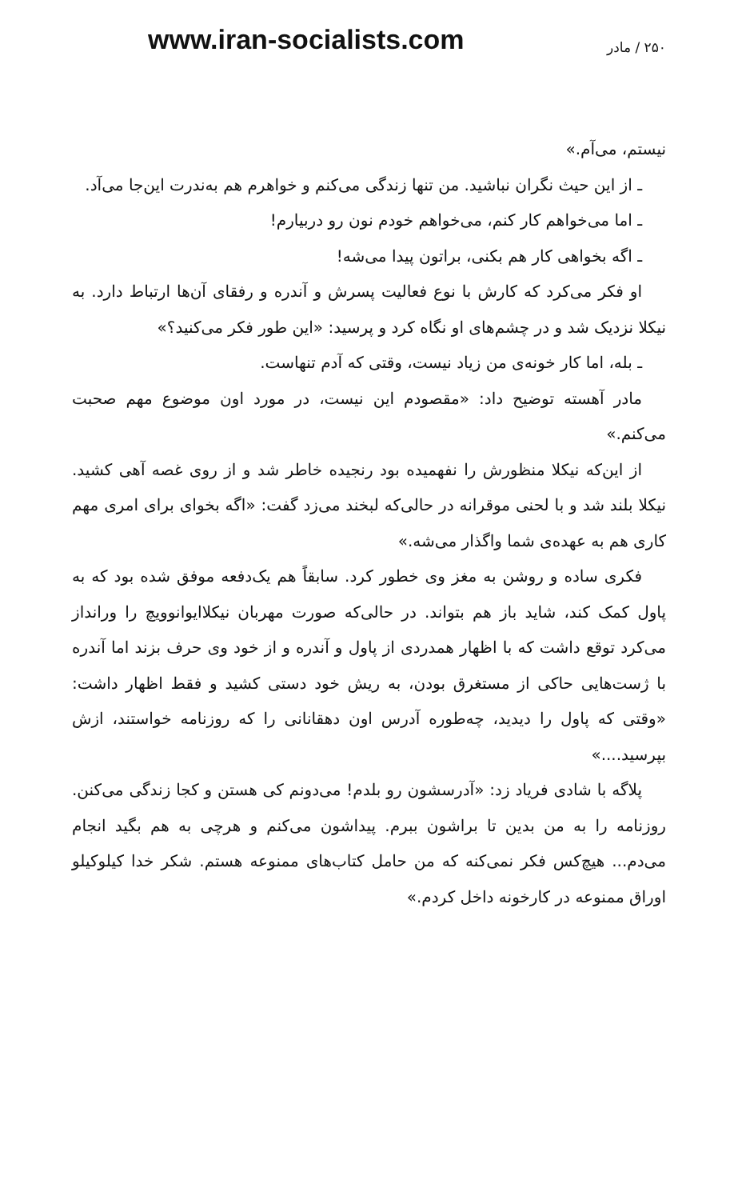www.iran-socialists.com
۲۵۰ / مادر
نیستم، می‌آم.»
ـ از این حیث نگران نباشید. من تنها زندگی می‌کنم و خواهرم هم به‌ندرت این‌جا می‌آد.
ـ اما می‌خواهم کار کنم، می‌خواهم خودم نون رو دربیارم!
ـ اگه بخواهی کار هم بکنی، براتون پیدا می‌شه!
او فکر می‌کرد که کارش با نوع فعالیت پسرش و آندره و رفقای آن‌ها ارتباط دارد. به نیکلا نزدیک شد و در چشم‌های او نگاه کرد و پرسید: «این طور فکر می‌کنید؟»
ـ بله، اما کار خونه‌ی من زیاد نیست، وقتی که آدم تنهاست.
مادر آهسته توضیح داد: «مقصودم این نیست، در مورد اون موضوع مهم صحبت می‌کنم.»
از این‌که نیکلا منظورش را نفهمیده بود رنجیده خاطر شد و از روی غصه آهی کشید. نیکلا بلند شد و با لحنی موقرانه در حالی‌که لبخند می‌زد گفت: «اگه بخوای برای امری مهم کاری هم به عهده‌ی شما واگذار می‌شه.»
فکری ساده و روشن به مغز وی خطور کرد. سابقاً هم یک‌دفعه موفق شده بود که به پاول کمک کند، شاید باز هم بتواند. در حالی‌که صورت مهربان نیکلاایوانوویچ را ورانداز می‌کرد توقع داشت که با اظهار همدردی از پاول و آندره و از خود وی حرف بزند اما آندره با ژست‌هایی حاکی از مستغرق بودن، به ریش خود دستی کشید و فقط اظهار داشت: «وقتی که پاول را دیدید، چه‌طوره آدرس اون دهقانانی را که روزنامه خواستند، ازش بپرسید....»
پلاگه با شادی فریاد زد: «آدرسشون رو بلدم! می‌دونم کی هستن و کجا زندگی می‌کنن. روزنامه را به من بدین تا براشون ببرم. پیداشون می‌کنم و هرچی به هم بگید انجام می‌دم... هیچ‌کس فکر نمی‌کنه که من حامل کتاب‌های ممنوعه هستم. شکر خدا کیلوکیلو اوراق ممنوعه در کارخونه داخل کردم.»